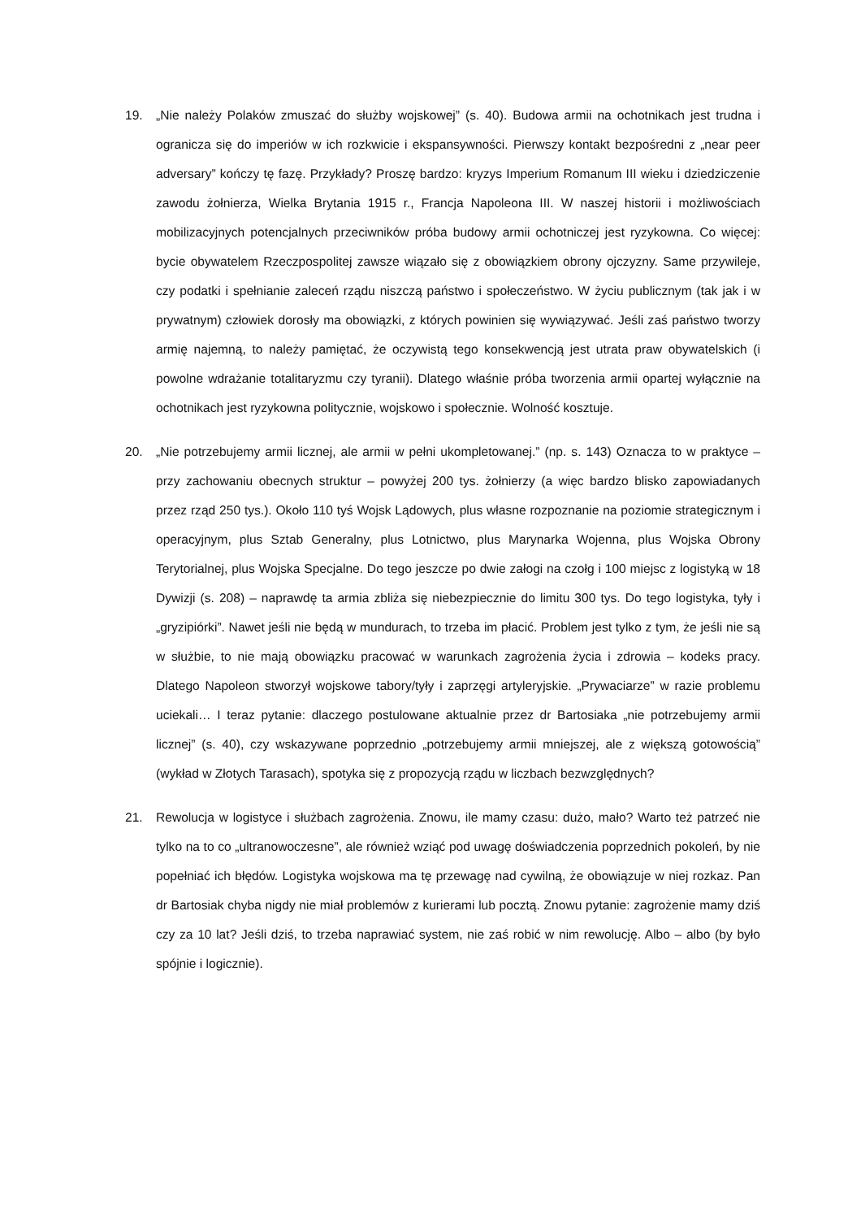19. „Nie należy Polaków zmuszać do służby wojskowej” (s. 40). Budowa armii na ochotnikach jest trudna i ogranicza się do imperiów w ich rozkwicie i ekspansywności. Pierwszy kontakt bezpośredni z „near peer adversary” kończy tę fazę. Przykłady? Proszę bardzo: kryzys Imperium Romanum III wieku i dziedziczenie zawodu żołnierza, Wielka Brytania 1915 r., Francja Napoleona III. W naszej historii i możliwościach mobilizacyjnych potencjalnych przeciwników próba budowy armii ochotniczej jest ryzykowna. Co więcej: bycie obywatelem Rzeczpospolitej zawsze wiązało się z obowiązkiem obrony ojczyzny. Same przywileje, czy podatki i spełnianie zaleceń rządu niszczą państwo i społeczeństwo. W życiu publicznym (tak jak i w prywatnym) człowiek dorosły ma obowiązki, z których powinien się wywiązywać. Jeśli zaś państwo tworzy armię najemną, to należy pamiętać, że oczywistą tego konsekwencją jest utrata praw obywatelskich (i powolne wdrażanie totalitaryzmu czy tyranii). Dlatego właśnie próba tworzenia armii opartej wyłącznie na ochotnikach jest ryzykowna politycznie, wojskowo i społecznie. Wolność kosztuje.
20. „Nie potrzebujemy armii licznej, ale armii w pełni ukompletowanej.” (np. s. 143) Oznacza to w praktyce – przy zachowaniu obecnych struktur – powyżej 200 tys. żołnierzy (a więc bardzo blisko zapowiadanych przez rząd 250 tys.). Około 110 tyś Wojsk Lądowych, plus własne rozpoznanie na poziomie strategicznym i operacyjnym, plus Sztab Generalny, plus Lotnictwo, plus Marynarka Wojenna, plus Wojska Obrony Terytorialnej, plus Wojska Specjalne. Do tego jeszcze po dwie załogi na czołg i 100 miejsc z logistyką w 18 Dywizji (s. 208) – naprawdę ta armia zbliża się niebezpiecznie do limitu 300 tys. Do tego logistyka, tyły i „gryzipiórki”. Nawet jeśli nie będą w mundurach, to trzeba im płacić. Problem jest tylko z tym, że jeśli nie są w służbie, to nie mają obowiązku pracować w warunkach zagrożenia życia i zdrowia – kodeks pracy. Dlatego Napoleon stworzył wojskowe tabory/tyły i zaprzęgi artyleryjskie. „Prywaciarze” w razie problemu uciekali… I teraz pytanie: dlaczego postulowane aktualnie przez dr Bartosiaka „nie potrzebujemy armii licznej” (s. 40), czy wskazywane poprzednio „potrzebujemy armii mniejszej, ale z większą gotowością” (wykład w Złotych Tarasach), spotyka się z propozycją rządu w liczbach bezwzględnych?
21. Rewolucja w logistyce i służbach zagrożenia. Znowu, ile mamy czasu: dużo, mało? Warto też patrzeć nie tylko na to co „ultranowoczesne”, ale również wziąć pod uwagę doświadczenia poprzednich pokoleń, by nie popełniać ich błędów. Logistyka wojskowa ma tę przewagę nad cywilną, że obowiązuje w niej rozkaz. Pan dr Bartosiak chyba nigdy nie miał problemów z kurierami lub pocztą. Znowu pytanie: zagrożenie mamy dziś czy za 10 lat? Jeśli dziś, to trzeba naprawiać system, nie zaś robić w nim rewolucję. Albo – albo (by było spójnie i logicznie).